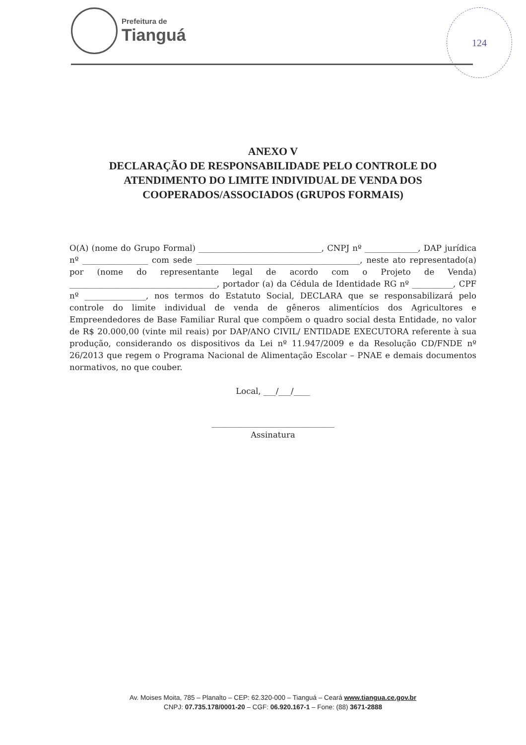Prefeitura de
Tianguá
124
ANEXO V
DECLARAÇÃO DE RESPONSABILIDADE PELO CONTROLE DO ATENDIMENTO DO LIMITE INDIVIDUAL DE VENDA DOS COOPERADOS/ASSOCIADOS (GRUPOS FORMAIS)
O(A) (nome do Grupo Formal) ______________________________, CNPJ nº _____________, DAP jurídica nº ________________ com sede ________________________________________, neste ato representado(a) por (nome do representante legal de acordo com o Projeto de Venda) ____________________________________, portador (a) da Cédula de Identidade RG nº __________, CPF nº _______________, nos termos do Estatuto Social, DECLARA que se responsabilizará pelo controle do limite individual de venda de gêneros alimentícios dos Agricultores e Empreendedores de Base Familiar Rural que compõem o quadro social desta Entidade, no valor de R$ 20.000,00 (vinte mil reais) por DAP/ANO CIVIL/ ENTIDADE EXECUTORA referente à sua produção, considerando os dispositivos da Lei nº 11.947/2009 e da Resolução CD/FNDE nº 26/2013 que regem o Programa Nacional de Alimentação Escolar – PNAE e demais documentos normativos, no que couber.
Local, ___/___/____
______________________________
Assinatura
Av. Moises Moita, 785 – Planalto – CEP: 62.320-000 – Tianguá – Ceará www.tiangua.ce.gov.br
CNPJ: 07.735.178/0001-20 – CGF: 06.920.167-1 – Fone: (88) 3671-2888